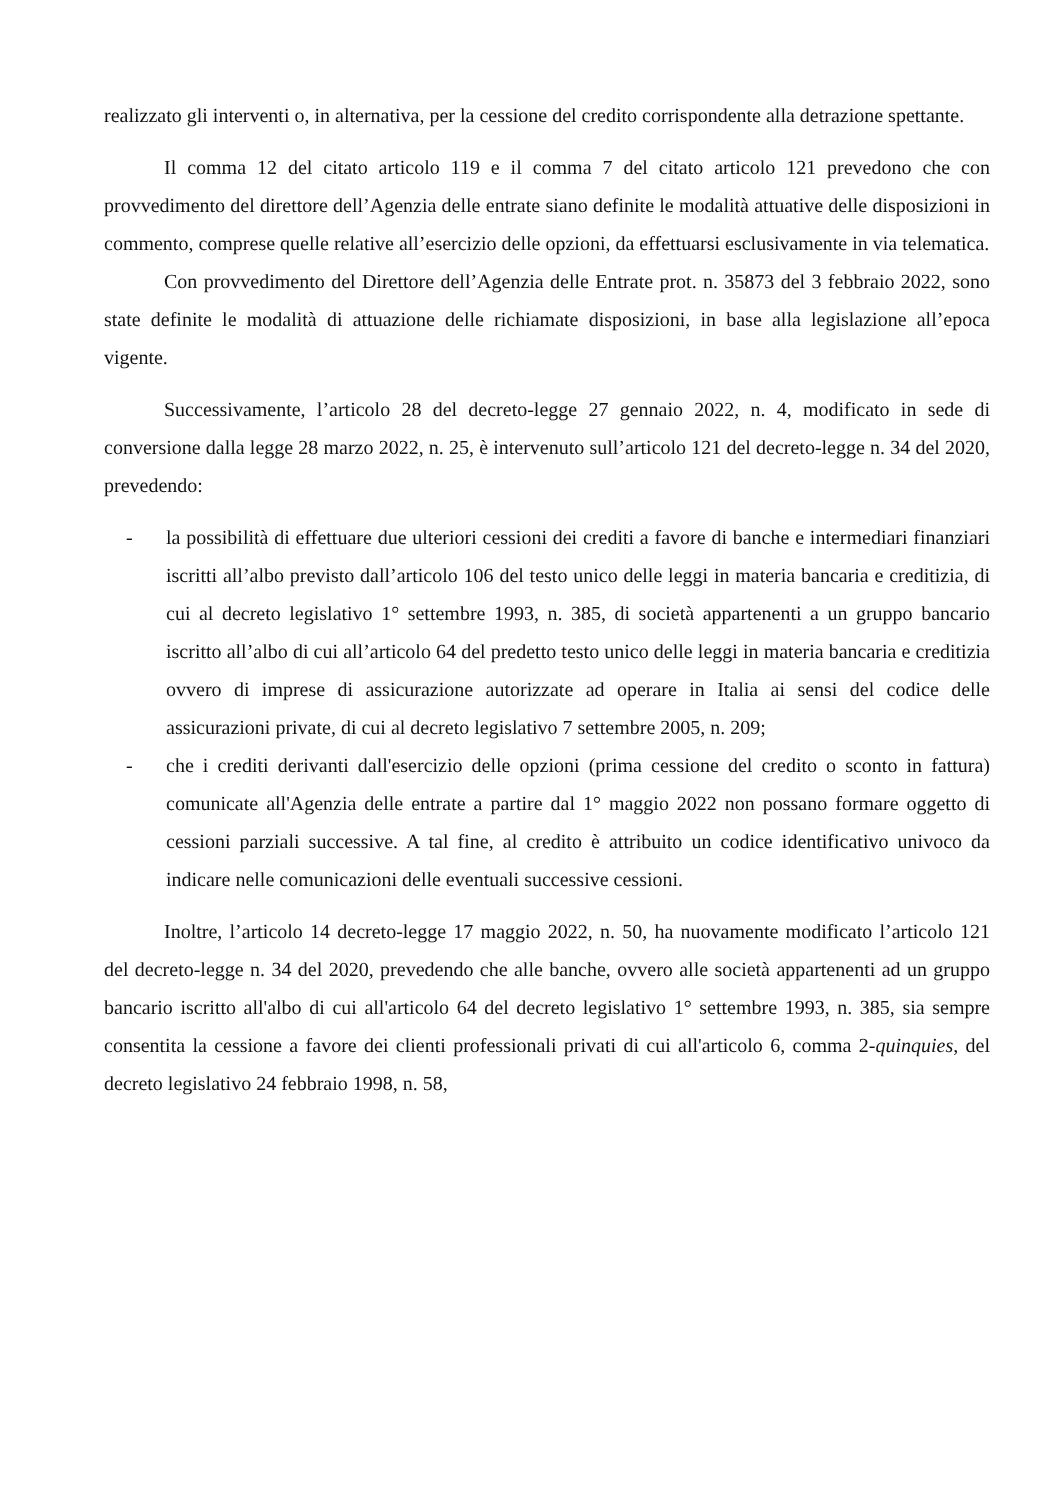realizzato gli interventi o, in alternativa, per la cessione del credito corrispondente alla detrazione spettante.
Il comma 12 del citato articolo 119 e il comma 7 del citato articolo 121 prevedono che con provvedimento del direttore dell’Agenzia delle entrate siano definite le modalità attuative delle disposizioni in commento, comprese quelle relative all’esercizio delle opzioni, da effettuarsi esclusivamente in via telematica.
Con provvedimento del Direttore dell’Agenzia delle Entrate prot. n. 35873 del 3 febbraio 2022, sono state definite le modalità di attuazione delle richiamate disposizioni, in base alla legislazione all’epoca vigente.
Successivamente, l’articolo 28 del decreto-legge 27 gennaio 2022, n. 4, modificato in sede di conversione dalla legge 28 marzo 2022, n. 25, è intervenuto sull’articolo 121 del decreto-legge n. 34 del 2020, prevedendo:
- la possibilità di effettuare due ulteriori cessioni dei crediti a favore di banche e intermediari finanziari iscritti all’albo previsto dall’articolo 106 del testo unico delle leggi in materia bancaria e creditizia, di cui al decreto legislativo 1° settembre 1993, n. 385, di società appartenenti a un gruppo bancario iscritto all’albo di cui all’articolo 64 del predetto testo unico delle leggi in materia bancaria e creditizia ovvero di imprese di assicurazione autorizzate ad operare in Italia ai sensi del codice delle assicurazioni private, di cui al decreto legislativo 7 settembre 2005, n. 209;
- che i crediti derivanti dall'esercizio delle opzioni (prima cessione del credito o sconto in fattura) comunicate all'Agenzia delle entrate a partire dal 1° maggio 2022 non possano formare oggetto di cessioni parziali successive. A tal fine, al credito è attribuito un codice identificativo univoco da indicare nelle comunicazioni delle eventuali successive cessioni.
Inoltre, l’articolo 14 decreto-legge 17 maggio 2022, n. 50, ha nuovamente modificato l’articolo 121 del decreto-legge n. 34 del 2020, prevedendo che alle banche, ovvero alle società appartenenti ad un gruppo bancario iscritto all'albo di cui all'articolo 64 del decreto legislativo 1° settembre 1993, n. 385, sia sempre consentita la cessione a favore dei clienti professionali privati di cui all'articolo 6, comma 2-quinquies, del decreto legislativo 24 febbraio 1998, n. 58,